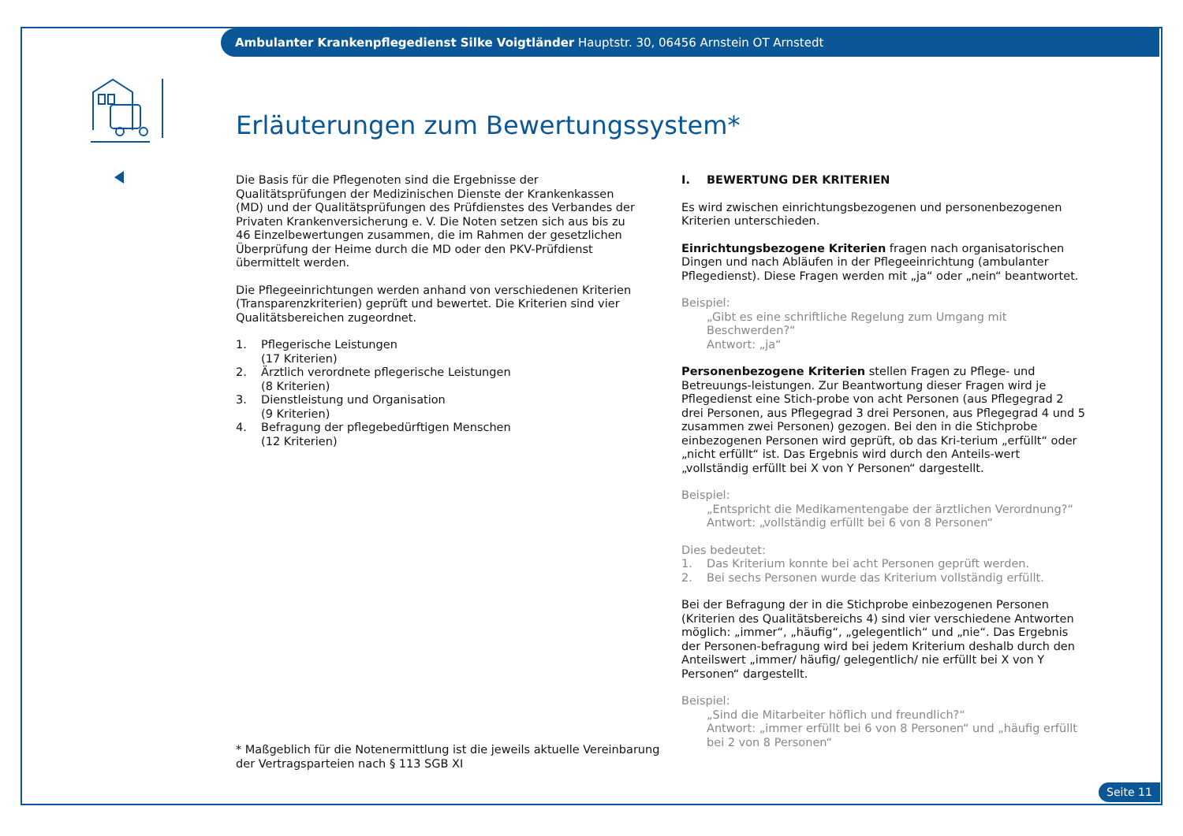Ambulanter Krankenpflegedienst Silke Voigtländer Hauptstr. 30, 06456 Arnstein OT Arnstedt
Erläuterungen zum Bewertungssystem*
Die Basis für die Pflegenoten sind die Ergebnisse der Qualitätsprüfungen der Medizinischen Dienste der Krankenkassen (MD) und der Qualitätsprüfungen des Prüfdienstes des Verbandes der Privaten Krankenversicherung e. V. Die Noten setzen sich aus bis zu 46 Einzelbewertungen zusammen, die im Rahmen der gesetzlichen Überprüfung der Heime durch die MD oder den PKV-Prüfdienst übermittelt werden.
Die Pflegeeinrichtungen werden anhand von verschiedenen Kriterien (Transparenzkriterien) geprüft und bewertet. Die Kriterien sind vier Qualitätsbereichen zugeordnet.
1. Pflegerische Leistungen
(17 Kriterien)
2. Ärztlich verordnete pflegerische Leistungen
(8 Kriterien)
3. Dienstleistung und Organisation
(9 Kriterien)
4. Befragung der pflegebedürftigen Menschen
(12 Kriterien)
I. BEWERTUNG DER KRITERIEN
Es wird zwischen einrichtungsbezogenen und personenbezogenen Kriterien unterschieden.
Einrichtungsbezogene Kriterien fragen nach organisatorischen Dingen und nach Abläufen in der Pflegeeinrichtung (ambulanter Pflegedienst). Diese Fragen werden mit „ja“ oder „nein“ beantwortet.
Beispiel:
„Gibt es eine schriftliche Regelung zum Umgang mit Beschwerden?“
Antwort: „ja“
Personenbezogene Kriterien stellen Fragen zu Pflege- und Betreuungs-leistungen. Zur Beantwortung dieser Fragen wird je Pflegedienst eine Stich-probe von acht Personen (aus Pflegegrad 2 drei Personen, aus Pflegegrad 3 drei Personen, aus Pflegegrad 4 und 5 zusammen zwei Personen) gezogen. Bei den in die Stichprobe einbezogenen Personen wird geprüft, ob das Kri-terium „erfüllt“ oder „nicht erfüllt“ ist. Das Ergebnis wird durch den Anteils-wert „vollständig erfüllt bei X von Y Personen“ dargestellt.
Beispiel:
„Entspricht die Medikamentengabe der ärztlichen Verordnung?“
Antwort: „vollständig erfüllt bei 6 von 8 Personen“
Dies bedeutet:
1. Das Kriterium konnte bei acht Personen geprüft werden.
2. Bei sechs Personen wurde das Kriterium vollständig erfüllt.
Bei der Befragung der in die Stichprobe einbezogenen Personen (Kriterien des Qualitätsbereichs 4) sind vier verschiedene Antworten möglich: „immer“, „häufig“, „gelegentlich“ und „nie“. Das Ergebnis der Personen-befragung wird bei jedem Kriterium deshalb durch den Anteilswert „immer/ häufig/ gelegentlich/ nie erfüllt bei X von Y Personen“ dargestellt.
Beispiel:
„Sind die Mitarbeiter höflich und freundlich?“
Antwort: „immer erfüllt bei 6 von 8 Personen“ und „häufig erfüllt bei 2 von 8 Personen“
* Maßgeblich für die Notenermittlung ist die jeweils aktuelle Vereinbarung
der Vertragsparteien nach § 113 SGB XI
Seite 11